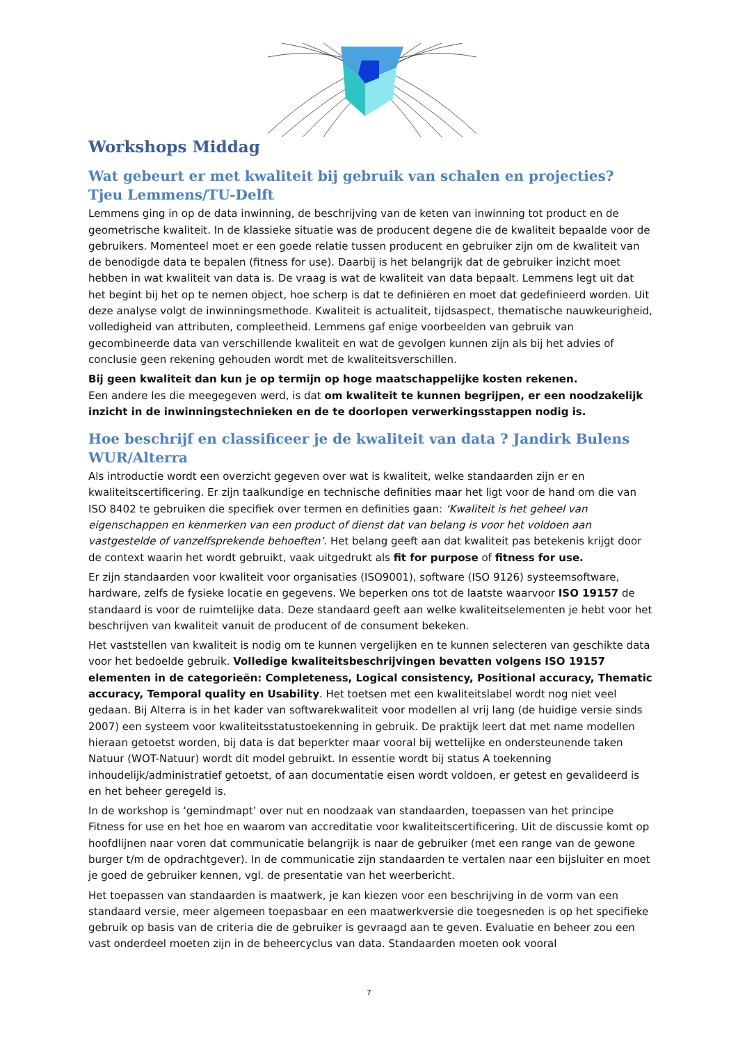Workshops Middag
Wat gebeurt er met kwaliteit bij gebruik van schalen en projecties?
Tjeu Lemmens/TU-Delft
Lemmens ging in op de data inwinning, de beschrijving van de keten van inwinning tot product en de geometrische kwaliteit. In de klassieke situatie was de producent degene die de kwaliteit bepaalde voor de gebruikers. Momenteel moet er een goede relatie tussen producent en gebruiker zijn om de kwaliteit van de benodigde data te bepalen (fitness for use). Daarbij is het belangrijk dat de gebruiker inzicht moet hebben in wat kwaliteit van data is. De vraag is wat de kwaliteit van data bepaalt. Lemmens legt uit dat het begint bij het op te nemen object, hoe scherp is dat te definiëren en moet dat gedefinieerd worden. Uit deze analyse volgt de inwinningsmethode. Kwaliteit is actualiteit, tijdsaspect, thematische nauwkeurigheid, volledigheid van attributen, compleetheid. Lemmens gaf enige voorbeelden van gebruik van gecombineerde data van verschillende kwaliteit en wat de gevolgen kunnen zijn als bij het advies of conclusie geen rekening gehouden wordt met de kwaliteitsverschillen.
Bij geen kwaliteit dan kun je op termijn op hoge maatschappelijke kosten rekenen.
Een andere les die meegegeven werd, is dat om kwaliteit te kunnen begrijpen, er een noodzakelijk inzicht in de inwinningstechnieken en de te doorlopen verwerkingsstappen nodig is.
Hoe beschrijf en classificeer je de kwaliteit van data ? Jandirk Bulens WUR/Alterra
Als introductie wordt een overzicht gegeven over wat is kwaliteit, welke standaarden zijn er en kwaliteitscertificering. Er zijn taalkundige en technische definities maar het ligt voor de hand om die van ISO 8402 te gebruiken die specifiek over termen en definities gaan: ‘Kwaliteit is het geheel van eigenschappen en kenmerken van een product of dienst dat van belang is voor het voldoen aan vastgestelde of vanzelfsprekende behoeften’. Het belang geeft aan dat kwaliteit pas betekenis krijgt door de context waarin het wordt gebruikt, vaak uitgedrukt als fit for purpose of fitness for use.
Er zijn standaarden voor kwaliteit voor organisaties (ISO9001), software (ISO 9126) systeemsoftware, hardware, zelfs de fysieke locatie en gegevens. We beperken ons tot de laatste waarvoor ISO 19157 de standaard is voor de ruimtelijke data. Deze standaard geeft aan welke kwaliteitselementen je hebt voor het beschrijven van kwaliteit vanuit de producent of de consument bekeken.
Het vaststellen van kwaliteit is nodig om te kunnen vergelijken en te kunnen selecteren van geschikte data voor het bedoelde gebruik. Volledige kwaliteitsbeschrijvingen bevatten volgens ISO 19157 elementen in de categorieën: Completeness, Logical consistency, Positional accuracy, Thematic accuracy, Temporal quality en Usability. Het toetsen met een kwaliteitslabel wordt nog niet veel gedaan. Bij Alterra is in het kader van softwarekwaliteit voor modellen al vrij lang (de huidige versie sinds 2007) een systeem voor kwaliteitsstatustoekenning in gebruik. De praktijk leert dat met name modellen hieraan getoetst worden, bij data is dat beperkter maar vooral bij wettelijke en ondersteunende taken Natuur (WOT-Natuur) wordt dit model gebruikt. In essentie wordt bij status A toekenning inhoudelijk/administratief getoetst, of aan documentatie eisen wordt voldoen, er getest en gevalideerd is en het beheer geregeld is.
In de workshop is ‘gemindmapt’ over nut en noodzaak van standaarden, toepassen van het principe Fitness for use en het hoe en waarom van accreditatie voor kwaliteitscertificering. Uit de discussie komt op hoofdlijnen naar voren dat communicatie belangrijk is naar de gebruiker (met een range van de gewone burger t/m de opdrachtgever). In de communicatie zijn standaarden te vertalen naar een bijsluiter en moet je goed de gebruiker kennen, vgl. de presentatie van het weerbericht.
Het toepassen van standaarden is maatwerk, je kan kiezen voor een beschrijving in de vorm van een standaard versie, meer algemeen toepasbaar en een maatwerkversie die toegesneden is op het specifieke gebruik op basis van de criteria die de gebruiker is gevraagd aan te geven. Evaluatie en beheer zou een vast onderdeel moeten zijn in de beheercyclus van data. Standaarden moeten ook vooral
7